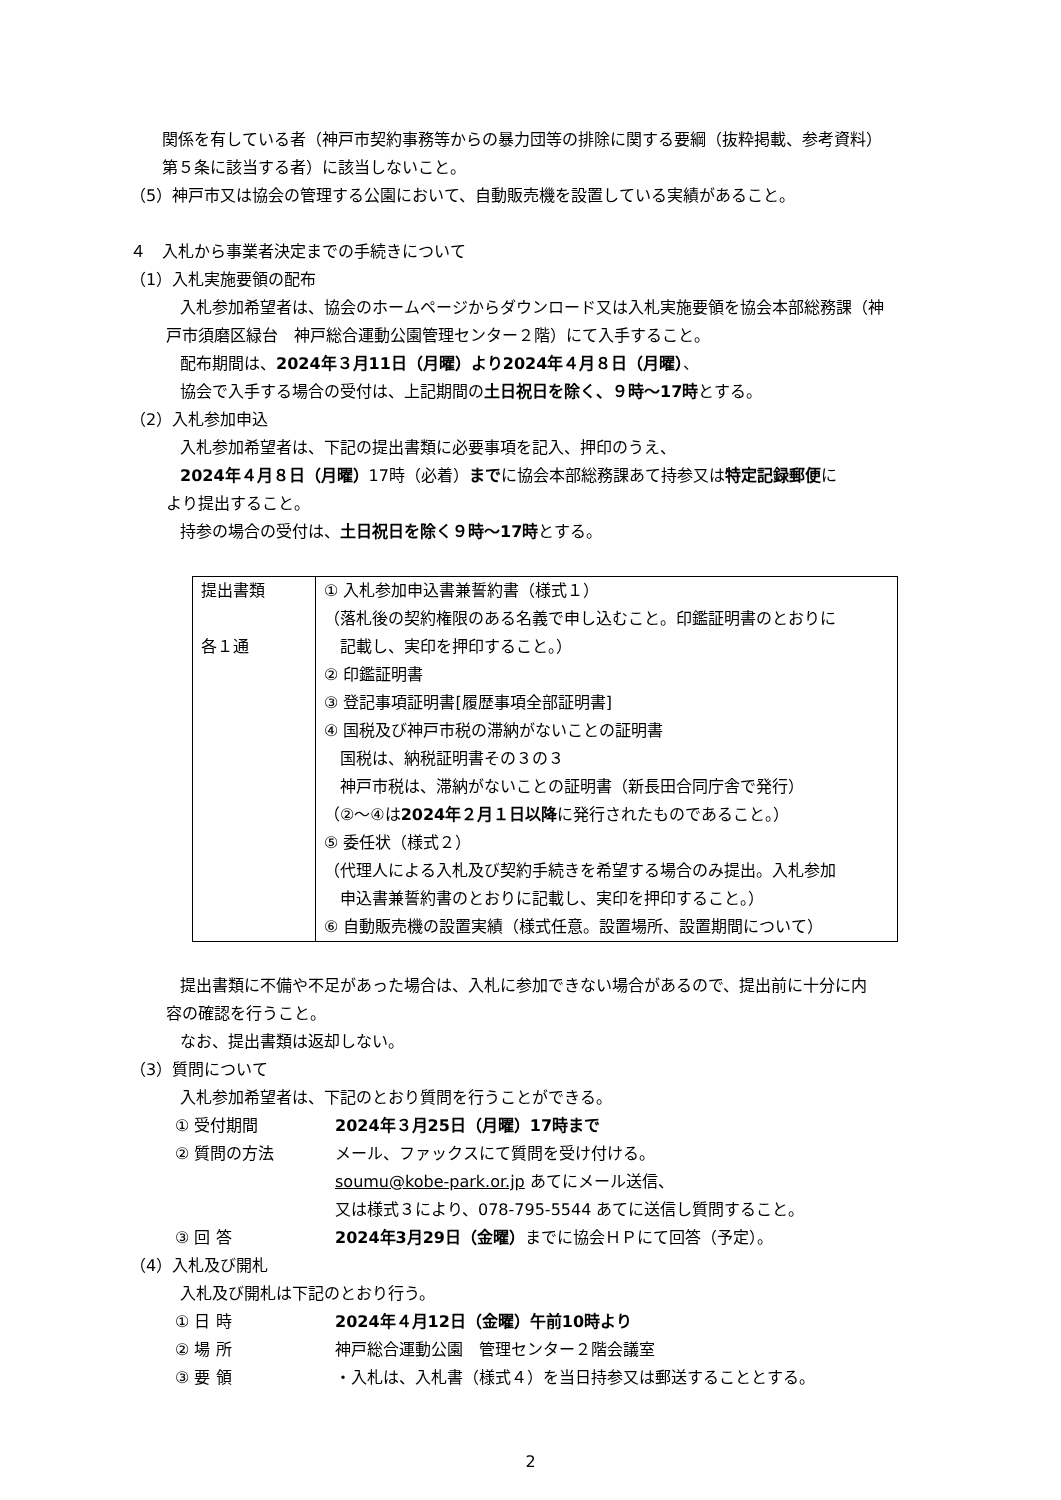関係を有している者（神戸市契約事務等からの暴力団等の排除に関する要綱（抜粋掲載、参考資料）
第５条に該当する者）に該当しないこと。
（5）神戸市又は協会の管理する公園において、自動販売機を設置している実績があること。
４　入札から事業者決定までの手続きについて
（1）入札実施要領の配布
入札参加希望者は、協会のホームページからダウンロード又は入札実施要領を協会本部総務課（神
戸市須磨区緑台　神戸総合運動公園管理センター２階）にて入手すること。
配布期間は、2024年３月11日（月曜）より2024年４月８日（月曜）、
協会で入手する場合の受付は、上記期間の土日祝日を除く、９時～17時とする。
（2）入札参加申込
入札参加希望者は、下記の提出書類に必要事項を記入、押印のうえ、
2024年４月８日（月曜）17時（必着）までに協会本部総務課あて持参又は特定記録郵便に
より提出すること。
持参の場合の受付は、土日祝日を除く９時～17時とする。
| 提出書類 各１通 | ① 入札参加申込書兼誓約書（様式１） （落札後の契約権限のある名義で申し込むこと。印鑑証明書のとおりに 記載し、実印を押印すること。） ② 印鑑証明書 ③ 登記事項証明書[履歴事項全部証明書] ④ 国税及び神戸市税の滞納がないことの証明書 国税は、納税証明書その３の３ 神戸市税は、滞納がないことの証明書（新長田合同庁舎で発行） （②～④は 2024年２月１日以降 に発行されたものであること。） ⑤ 委任状（様式２） （代理人による入札及び契約手続きを希望する場合のみ提出。入札参加 申込書兼誓約書のとおりに記載し、実印を押印すること。） ⑥ 自動販売機の設置実績（様式任意。設置場所、設置期間について） |
提出書類に不備や不足があった場合は、入札に参加できない場合があるので、提出前に十分に内
容の確認を行うこと。
なお、提出書類は返却しない。
（3）質問について
入札参加希望者は、下記のとおり質問を行うことができる。
① 受付期間 2024年３月25日（月曜）17時まで
② 質問の方法 メール、ファックスにて質問を受け付ける。
soumu@kobe-park.or.jp あてにメール送信、
又は様式３により、078-795-5544 あてに送信し質問すること。
③ 回 答 2024年3月29日（金曜）までに協会ＨＰにて回答（予定）。
（4）入札及び開札
入札及び開札は下記のとおり行う。
① 日 時 2024年４月12日（金曜）午前10時より
② 場 所 神戸総合運動公園　管理センター２階会議室
③ 要 領 ・入札は、入札書（様式４）を当日持参又は郵送することとする。
2